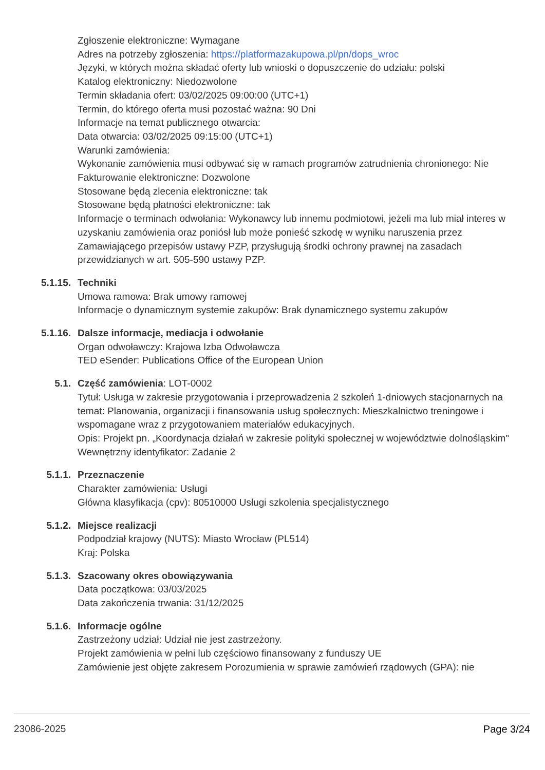Zgłoszenie elektroniczne: Wymagane
Adres na potrzeby zgłoszenia: https://platformazakupowa.pl/pn/dops_wroc
Języki, w których można składać oferty lub wnioski o dopuszczenie do udziału: polski
Katalog elektroniczny: Niedozwolone
Termin składania ofert: 03/02/2025 09:00:00 (UTC+1)
Termin, do którego oferta musi pozostać ważna: 90 Dni
Informacje na temat publicznego otwarcia:
Data otwarcia: 03/02/2025 09:15:00 (UTC+1)
Warunki zamówienia:
Wykonanie zamówienia musi odbywać się w ramach programów zatrudnienia chronionego: Nie
Fakturowanie elektroniczne: Dozwolone
Stosowane będą zlecenia elektroniczne: tak
Stosowane będą płatności elektroniczne: tak
Informacje o terminach odwołania: Wykonawcy lub innemu podmiotowi, jeżeli ma lub miał interes w uzyskaniu zamówienia oraz poniósł lub może ponieść szkodę w wyniku naruszenia przez Zamawiającego przepisów ustawy PZP, przysługują środki ochrony prawnej na zasadach przewidzianych w art. 505-590 ustawy PZP.
5.1.15. Techniki
Umowa ramowa: Brak umowy ramowej
Informacje o dynamicznym systemie zakupów: Brak dynamicznego systemu zakupów
5.1.16. Dalsze informacje, mediacja i odwołanie
Organ odwoławczy: Krajowa Izba Odwoławcza
TED eSender: Publications Office of the European Union
5.1. Część zamówienia: LOT-0002
Tytuł: Usługa w zakresie przygotowania i przeprowadzenia 2 szkoleń 1-dniowych stacjonarnych na temat: Planowania, organizacji i finansowania usług społecznych: Mieszkalnictwo treningowe i wspomagane wraz z przygotowaniem materiałów edukacyjnych.
Opis: Projekt pn. „Koordynacja działań w zakresie polityki społecznej w województwie dolnośląskim"
Wewnętrzny identyfikator: Zadanie 2
5.1.1. Przeznaczenie
Charakter zamówienia: Usługi
Główna klasyfikacja (cpv): 80510000 Usługi szkolenia specjalistycznego
5.1.2. Miejsce realizacji
Podpodział krajowy (NUTS): Miasto Wrocław (PL514)
Kraj: Polska
5.1.3. Szacowany okres obowiązywania
Data początkowa: 03/03/2025
Data zakończenia trwania: 31/12/2025
5.1.6. Informacje ogólne
Zastrzeżony udział: Udział nie jest zastrzeżony.
Projekt zamówienia w pełni lub częściowo finansowany z funduszy UE
Zamówienie jest objęte zakresem Porozumienia w sprawie zamówień rządowych (GPA): nie
23086-2025 Page 3/24